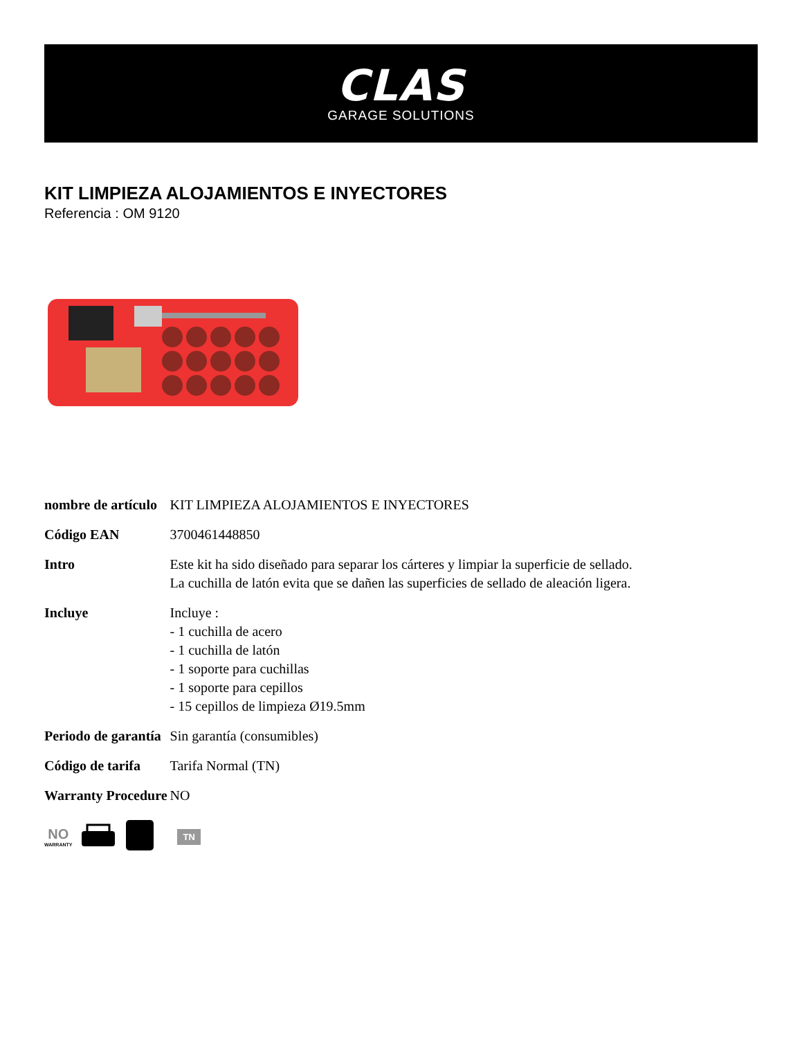CLAS
GARAGE SOLUTIONS
KIT LIMPIEZA ALOJAMIENTOS E INYECTORES
Referencia : OM 9120
| nombre de artículo | KIT LIMPIEZA ALOJAMIENTOS E INYECTORES |
| Código EAN | 3700461448850 |
| Intro | Este kit ha sido diseñado para separar los cárteres y limpiar la superficie de sellado. La cuchilla de latón evita que se dañen las superficies de sellado de aleación ligera. |
| Incluye | Incluye : - 1 cuchilla de acero - 1 cuchilla de latón - 1 soporte para cuchillas - 1 soporte para cepillos - 15 cepillos de limpieza Ø19.5mm |
| Periodo de garantía | Sin garantía (consumibles) |
| Código de tarifa | Tarifa Normal (TN) |
| Warranty Procedure | NO |
NO
WARRANTY
TN